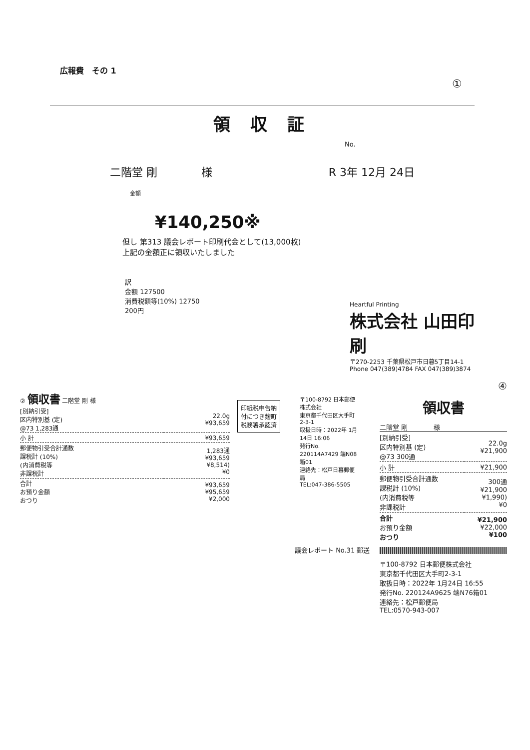広報費　その 1
①
領 収 証
No.
二階堂 剛　　　　様 R 3年 12月 24日
金額
¥140,250※
但し 第313 議会レポート印刷代金として(13,000枚)
上記の金額正に領収いたしました
訳
金額 127500
消費税額等(10%) 12750
200円
Heartful Printing
株式会社 山田印刷
〒270-2253 千葉県松戸市日暮5丁目14-1
Phone 047(389)4784 FAX 047(389)3874
② 領収書 二階堂 剛 様
| [別納引受] 区内特別基 (定) @73 1,283通 | 22.0g ¥93,659 |
| 小 計 | ¥93,659 |
| 郵便物引受合計通数 課税計 (10%) (内消費税等 非課税計 | 1,283通 ¥93,659 ¥8,514) ¥0 |
| 合計 お預り金額 おつり | ¥93,659 ¥95,659 ¥2,000 |
印紙税申告納
付につき麹町
税務署承認済
〒100-8792 日本郵便株式会社
東京都千代田区大手町2-3-1
取扱日時：2022年 1月14日 16:06
発行No. 220114A7429 端N08箱01
連絡先：松戸日暮郵便局
TEL:047-386-5505
議会レポート No.31 郵送
④
領収書
二階堂 剛　　　　様
| [別納引受] 区内特別基 (定) @73 300通 | 22.0g ¥21,900 |
| 小 計 | ¥21,900 |
| 郵便物引受合計通数 課税計 (10%) (内消費税等 非課税計 | 300通 ¥21,900 ¥1,990) ¥0 |
| 合計 お預り金額 おつり | ¥21,900 ¥22,000 ¥100 |
〒100-8792 日本郵便株式会社
東京都千代田区大手町2-3-1
取扱日時：2022年 1月24日 16:55
発行No. 220124A9625 端N76箱01
連絡先：松戸郵便局
TEL:0570-943-007